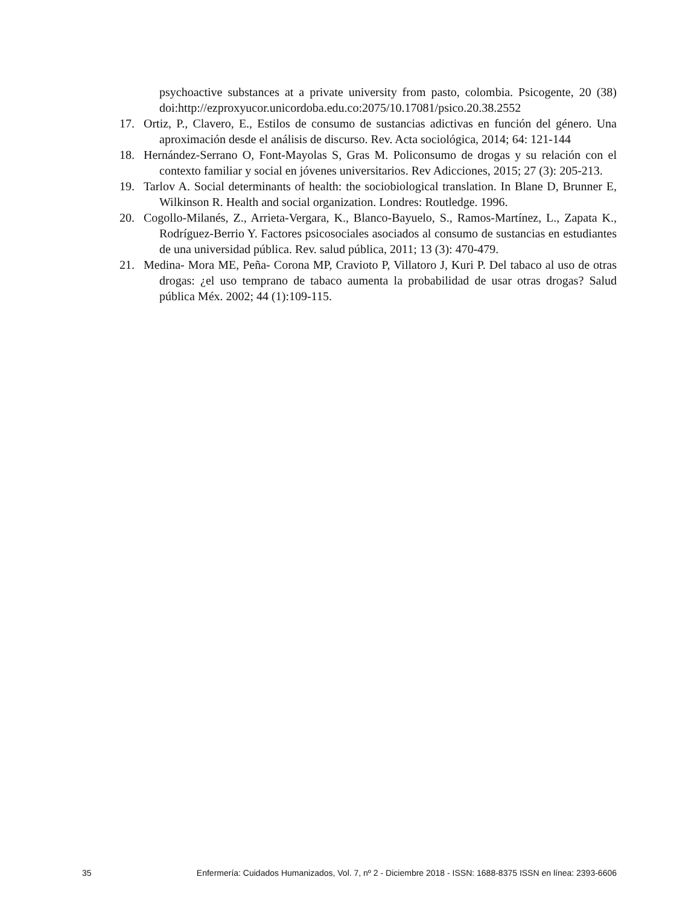psychoactive substances at a private university from pasto, colombia. Psicogente, 20 (38) doi:http://ezproxyucor.unicordoba.edu.co:2075/10.17081/psico.20.38.2552
17. Ortiz, P., Clavero, E., Estilos de consumo de sustancias adictivas en función del género. Una aproximación desde el análisis de discurso. Rev. Acta sociológica, 2014; 64: 121-144
18. Hernández-Serrano O, Font-Mayolas S, Gras M. Policonsumo de drogas y su relación con el contexto familiar y social en jóvenes universitarios. Rev Adicciones, 2015; 27 (3): 205-213.
19. Tarlov A. Social determinants of health: the sociobiological translation. In Blane D, Brunner E, Wilkinson R. Health and social organization. Londres: Routledge. 1996.
20. Cogollo-Milanés, Z., Arrieta-Vergara, K., Blanco-Bayuelo, S., Ramos-Martínez, L., Zapata K., Rodríguez-Berrio Y. Factores psicosociales asociados al consumo de sustancias en estudiantes de una universidad pública. Rev. salud pública, 2011; 13 (3): 470-479.
21. Medina- Mora ME, Peña- Corona MP, Cravioto P, Villatoro J, Kuri P. Del tabaco al uso de otras drogas: ¿el uso temprano de tabaco aumenta la probabilidad de usar otras drogas? Salud pública Méx. 2002; 44 (1):109-115.
35 Enfermería: Cuidados Humanizados, Vol. 7, nº 2 - Diciembre 2018 - ISSN: 1688-8375 ISSN en línea: 2393-6606